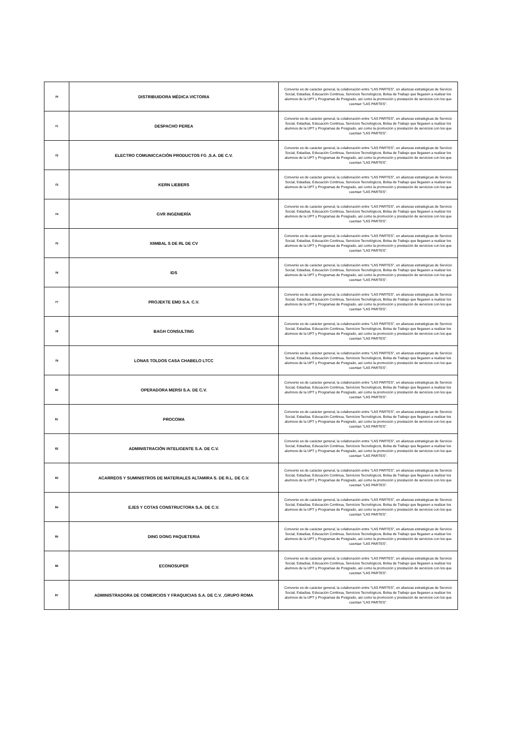| 70 | DISTRIBUIDORA MÉDICA VICTORIA | Convenio es de carácter general, la colaboración entre “LAS PARTES”, en alianzas estratégicas de Servicio Social, Estadías, Educación Continua, Servicios Tecnológicos, Bolsa de Trabajo que llegasen a realizar los alumnos de la UPT y Programas de Posgrado, así como la promoción y prestación de servicios con los que cuentan “LAS PARTES”. |
| 71 | DESPACHO PEREA | Convenio es de carácter general, la colaboración entre “LAS PARTES”, en alianzas estratégicas de Servicio Social, Estadías, Educación Continua, Servicios Tecnológicos, Bolsa de Trabajo que llegasen a realizar los alumnos de la UPT y Programas de Posgrado, así como la promoción y prestación de servicios con los que cuentan “LAS PARTES”. |
| 72 | ELECTRO COMUNICCACIÓN PRODUCTOS FG ,S.A. DE C.V. | Convenio es de carácter general, la colaboración entre “LAS PARTES”, en alianzas estratégicas de Servicio Social, Estadías, Educación Continua, Servicios Tecnológicos, Bolsa de Trabajo que llegasen a realizar los alumnos de la UPT y Programas de Posgrado, así como la promoción y prestación de servicios con los que cuentan “LAS PARTES”. |
| 73 | KERN LIEBERS | Convenio es de carácter general, la colaboración entre “LAS PARTES”, en alianzas estratégicas de Servicio Social, Estadías, Educación Continua, Servicios Tecnológicos, Bolsa de Trabajo que llegasen a realizar los alumnos de la UPT y Programas de Posgrado, así como la promoción y prestación de servicios con los que cuentan “LAS PARTES”. |
| 74 | GVR INGENIERÍA | Convenio es de carácter general, la colaboración entre “LAS PARTES”, en alianzas estratégicas de Servicio Social, Estadías, Educación Continua, Servicios Tecnológicos, Bolsa de Trabajo que llegasen a realizar los alumnos de la UPT y Programas de Posgrado, así como la promoción y prestación de servicios con los que cuentan “LAS PARTES”. |
| 75 | XIIMBAL S DE RL DE CV | Convenio es de carácter general, la colaboración entre “LAS PARTES”, en alianzas estratégicas de Servicio Social, Estadías, Educación Continua, Servicios Tecnológicos, Bolsa de Trabajo que llegasen a realizar los alumnos de la UPT y Programas de Posgrado, así como la promoción y prestación de servicios con los que cuentan “LAS PARTES”. |
| 76 | IDS | Convenio es de carácter general, la colaboración entre “LAS PARTES”, en alianzas estratégicas de Servicio Social, Estadías, Educación Continua, Servicios Tecnológicos, Bolsa de Trabajo que llegasen a realizar los alumnos de la UPT y Programas de Posgrado, así como la promoción y prestación de servicios con los que cuentan “LAS PARTES”. |
| 77 | PROJEKTE EMD S.A. C.V. | Convenio es de carácter general, la colaboración entre “LAS PARTES”, en alianzas estratégicas de Servicio Social, Estadías, Educación Continua, Servicios Tecnológicos, Bolsa de Trabajo que llegasen a realizar los alumnos de la UPT y Programas de Posgrado, así como la promoción y prestación de servicios con los que cuentan “LAS PARTES”. |
| 78 | BAGH CONSULTING | Convenio es de carácter general, la colaboración entre “LAS PARTES”, en alianzas estratégicas de Servicio Social, Estadías, Educación Continua, Servicios Tecnológicos, Bolsa de Trabajo que llegasen a realizar los alumnos de la UPT y Programas de Posgrado, así como la promoción y prestación de servicios con los que cuentan “LAS PARTES”. |
| 79 | LONAS TOLDOS CASA CHABELO LTCC | Convenio es de carácter general, la colaboración entre “LAS PARTES”, en alianzas estratégicas de Servicio Social, Estadías, Educación Continua, Servicios Tecnológicos, Bolsa de Trabajo que llegasen a realizar los alumnos de la UPT y Programas de Posgrado, así como la promoción y prestación de servicios con los que cuentan “LAS PARTES”. |
| 80 | OPERADORA MERSI S.A. DE C.V. | Convenio es de carácter general, la colaboración entre “LAS PARTES”, en alianzas estratégicas de Servicio Social, Estadías, Educación Continua, Servicios Tecnológicos, Bolsa de Trabajo que llegasen a realizar los alumnos de la UPT y Programas de Posgrado, así como la promoción y prestación de servicios con los que cuentan “LAS PARTES”. |
| 81 | PROCOMA | Convenio es de carácter general, la colaboración entre “LAS PARTES”, en alianzas estratégicas de Servicio Social, Estadías, Educación Continua, Servicios Tecnológicos, Bolsa de Trabajo que llegasen a realizar los alumnos de la UPT y Programas de Posgrado, así como la promoción y prestación de servicios con los que cuentan “LAS PARTES”. |
| 82 | ADMINISTRACIÓN INTELIGENTE S.A. DE C.V. | Convenio es de carácter general, la colaboración entre “LAS PARTES”, en alianzas estratégicas de Servicio Social, Estadías, Educación Continua, Servicios Tecnológicos, Bolsa de Trabajo que llegasen a realizar los alumnos de la UPT y Programas de Posgrado, así como la promoción y prestación de servicios con los que cuentan “LAS PARTES”. |
| 83 | ACARREOS Y SUMINISTROS DE MATERIALES ALTAMIRA S. DE R.L. DE C.V. | Convenio es de carácter general, la colaboración entre “LAS PARTES”, en alianzas estratégicas de Servicio Social, Estadías, Educación Continua, Servicios Tecnológicos, Bolsa de Trabajo que llegasen a realizar los alumnos de la UPT y Programas de Posgrado, así como la promoción y prestación de servicios con los que cuentan “LAS PARTES”. |
| 84 | EJES Y COTAS CONSTRUCTORA S.A. DE C.V. | Convenio es de carácter general, la colaboración entre “LAS PARTES”, en alianzas estratégicas de Servicio Social, Estadías, Educación Continua, Servicios Tecnológicos, Bolsa de Trabajo que llegasen a realizar los alumnos de la UPT y Programas de Posgrado, así como la promoción y prestación de servicios con los que cuentan “LAS PARTES”. |
| 85 | DING DONG PAQUETERIA | Convenio es de carácter general, la colaboración entre “LAS PARTES”, en alianzas estratégicas de Servicio Social, Estadías, Educación Continua, Servicios Tecnológicos, Bolsa de Trabajo que llegasen a realizar los alumnos de la UPT y Programas de Posgrado, así como la promoción y prestación de servicios con los que cuentan “LAS PARTES”. |
| 86 | ECONOSUPER | Convenio es de carácter general, la colaboración entre “LAS PARTES”, en alianzas estratégicas de Servicio Social, Estadías, Educación Continua, Servicios Tecnológicos, Bolsa de Trabajo que llegasen a realizar los alumnos de la UPT y Programas de Posgrado, así como la promoción y prestación de servicios con los que cuentan “LAS PARTES”. |
| 87 | ADMINISTRADORA DE COMERCIOS Y FRAQUICIAS S.A. DE C.V. ,GRUPO ROMA | Convenio es de carácter general, la colaboración entre “LAS PARTES”, en alianzas estratégicas de Servicio Social, Estadías, Educación Continua, Servicios Tecnológicos, Bolsa de Trabajo que llegasen a realizar los alumnos de la UPT y Programas de Posgrado, así como la promoción y prestación de servicios con los que cuentan “LAS PARTES”. |